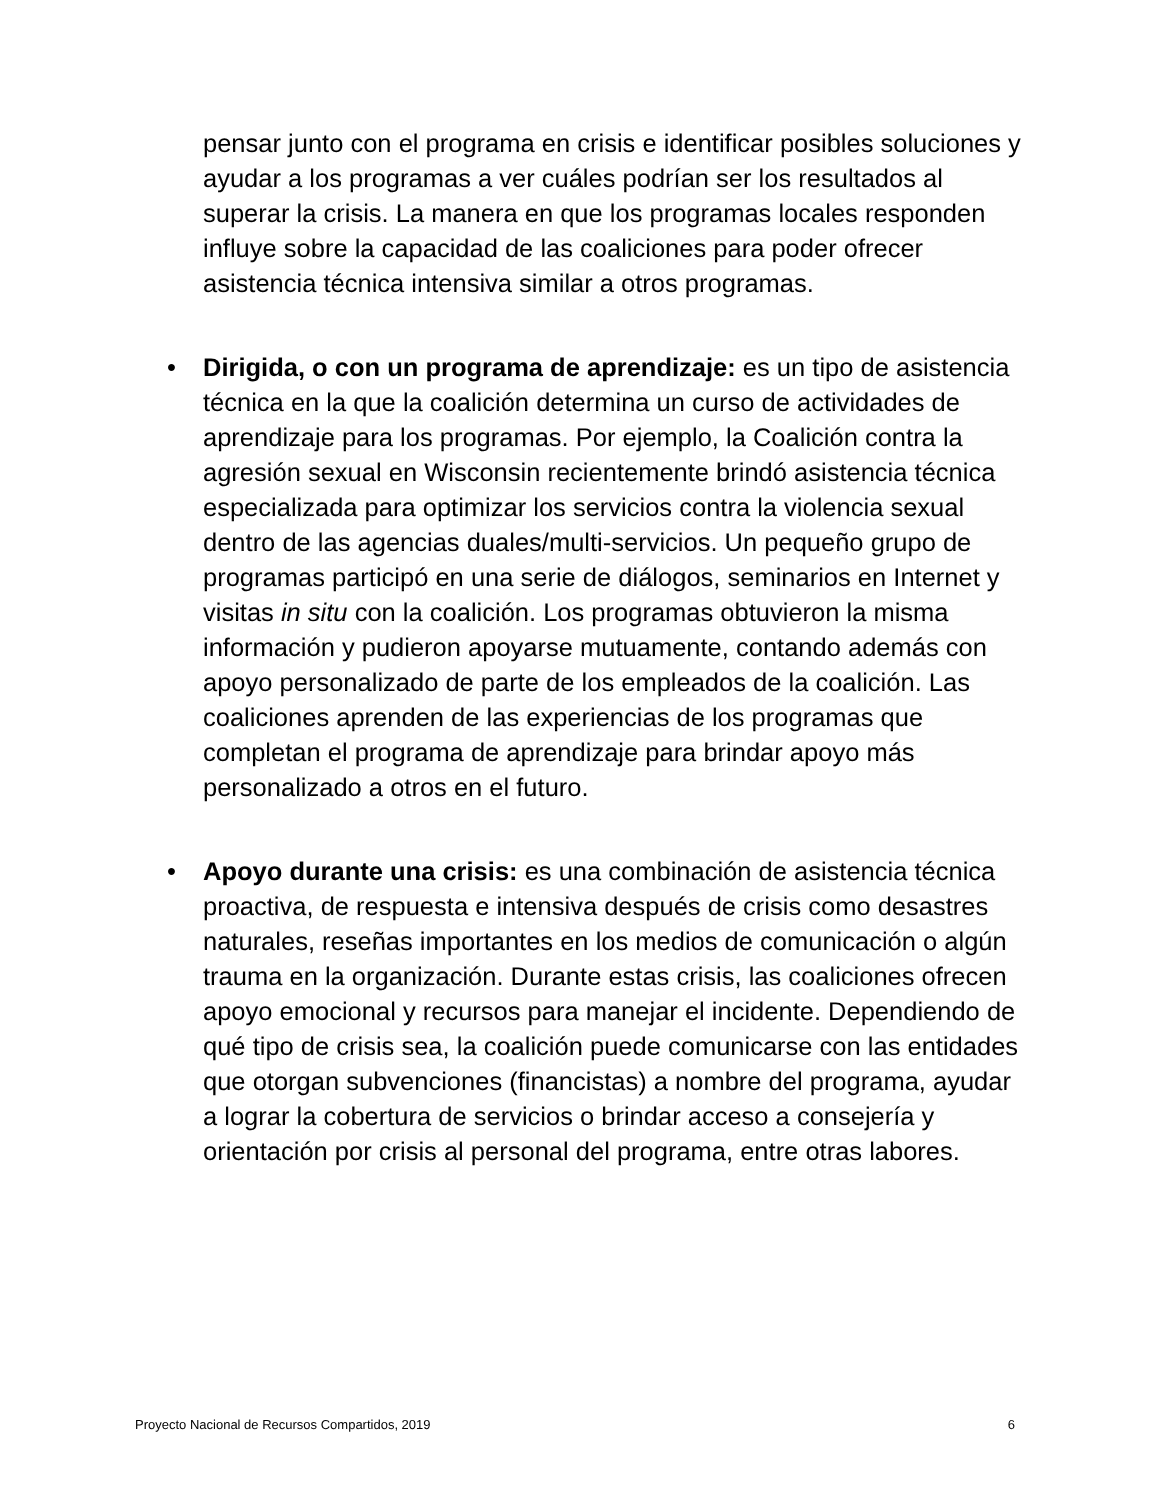pensar junto con el programa en crisis e identificar posibles soluciones y ayudar a los programas a ver cuáles podrían ser los resultados al superar la crisis. La manera en que los programas locales responden influye sobre la capacidad de las coaliciones para poder ofrecer asistencia técnica intensiva similar a otros programas.
• Dirigida, o con un programa de aprendizaje: es un tipo de asistencia técnica en la que la coalición determina un curso de actividades de aprendizaje para los programas. Por ejemplo, la Coalición contra la agresión sexual en Wisconsin recientemente brindó asistencia técnica especializada para optimizar los servicios contra la violencia sexual dentro de las agencias duales/multi-servicios. Un pequeño grupo de programas participó en una serie de diálogos, seminarios en Internet y visitas in situ con la coalición. Los programas obtuvieron la misma información y pudieron apoyarse mutuamente, contando además con apoyo personalizado de parte de los empleados de la coalición. Las coaliciones aprenden de las experiencias de los programas que completan el programa de aprendizaje para brindar apoyo más personalizado a otros en el futuro.
• Apoyo durante una crisis: es una combinación de asistencia técnica proactiva, de respuesta e intensiva después de crisis como desastres naturales, reseñas importantes en los medios de comunicación o algún trauma en la organización. Durante estas crisis, las coaliciones ofrecen apoyo emocional y recursos para manejar el incidente. Dependiendo de qué tipo de crisis sea, la coalición puede comunicarse con las entidades que otorgan subvenciones (financistas) a nombre del programa, ayudar a lograr la cobertura de servicios o brindar acceso a consejería y orientación por crisis al personal del programa, entre otras labores.
Proyecto Nacional de Recursos Compartidos, 2019 6